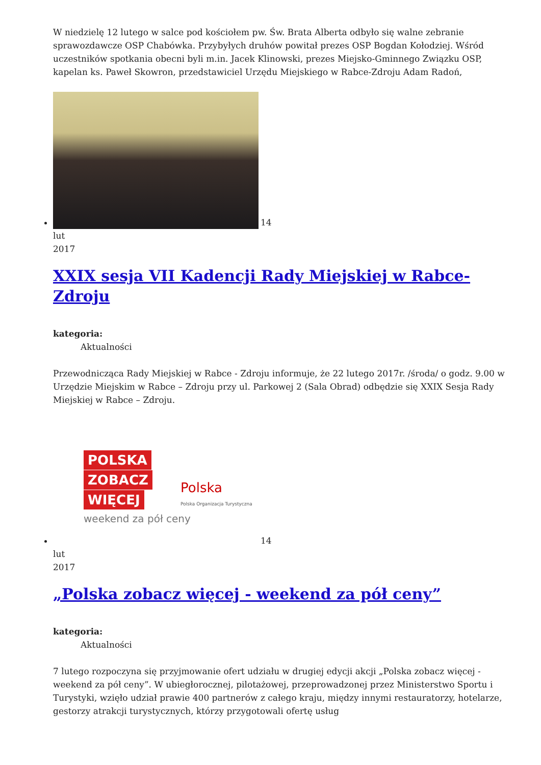W niedzielę 12 lutego w salce pod kościołem pw. Św. Brata Alberta odbyło się walne zebranie sprawozdawcze OSP Chabówka. Przybyłych druhów powitał prezes OSP Bogdan Kołodziej. Wśród uczestników spotkania obecni byli m.in. Jacek Klinowski, prezes Miejsko-Gminnego Związku OSP, kapelan ks. Paweł Skowron, przedstawiciel Urzędu Miejskiego w Rabce-Zdroju Adam Radoń,
14
lut
2017
XXIX sesja VII Kadencji Rady Miejskiej w Rabce-Zdroju
kategoria:
Aktualności
Przewodnicząca Rady Miejskiej w Rabce - Zdroju informuje, że 22 lutego 2017r. /środa/ o godz. 9.00 w Urzędzie Miejskim w Rabce – Zdroju przy ul. Parkowej 2 (Sala Obrad) odbędzie się XXIX Sesja Rady Miejskiej w Rabce – Zdroju.
POLSKA
ZOBACZ
WIĘCEJ
weekend za pół ceny Polska
Polska Organizacja Turystyczna 14
lut
2017
„Polska zobacz więcej - weekend za pół ceny”
kategoria:
Aktualności
7 lutego rozpoczyna się przyjmowanie ofert udziału w drugiej edycji akcji „Polska zobacz więcej - weekend za pół ceny”. W ubiegłorocznej, pilotażowej, przeprowadzonej przez Ministerstwo Sportu i Turystyki, wzięło udział prawie 400 partnerów z całego kraju, między innymi restauratorzy, hotelarze, gestorzy atrakcji turystycznych, którzy przygotowali ofertę usług